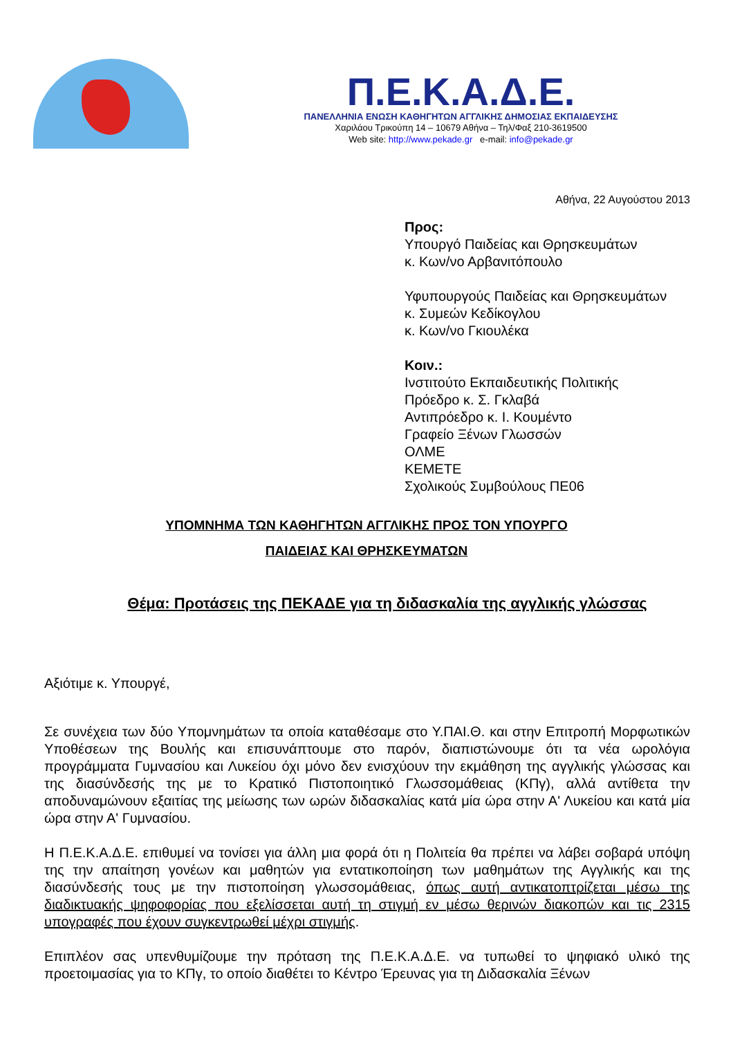Π.Ε.Κ.Α.Δ.Ε.
ΠΑΝΕΛΛΗΝΙΑ ΕΝΩΣΗ ΚΑΘΗΓΗΤΩΝ ΑΓΓΛΙΚΗΣ ΔΗΜΟΣΙΑΣ ΕΚΠΑΙΔΕΥΣΗΣ
Χαριλάου Τρικούπη 14 – 10679 Αθήνα – Τηλ/Φαξ 210-3619500
Web site: http://www.pekade.gr e-mail: info@pekade.gr
Αθήνα, 22 Αυγούστου 2013
Προς:
Υπουργό Παιδείας και Θρησκευμάτων
κ. Κων/νο Αρβανιτόπουλο
Υφυπουργούς Παιδείας και Θρησκευμάτων
κ. Συμεών Κεδίκογλου
κ. Κων/νο Γκιουλέκα
Κοιν.:
Ινστιτούτο Εκπαιδευτικής Πολιτικής
Πρόεδρο κ. Σ. Γκλαβά
Αντιπρόεδρο κ. Ι. Κουμέντο
Γραφείο Ξένων Γλωσσών
ΟΛΜΕ
ΚΕΜΕΤΕ
Σχολικούς Συμβούλους ΠΕ06
ΥΠΟΜΝΗΜΑ ΤΩΝ ΚΑΘΗΓΗΤΩΝ ΑΓΓΛΙΚΗΣ ΠΡΟΣ ΤΟΝ ΥΠΟΥΡΓΟ
ΠΑΙΔΕΙΑΣ ΚΑΙ ΘΡΗΣΚΕΥΜΑΤΩΝ
Θέμα: Προτάσεις της ΠΕΚΑΔΕ για τη διδασκαλία της αγγλικής γλώσσας
Αξιότιμε κ. Υπουργέ,
Σε συνέχεια των δύο Υπομνημάτων τα οποία καταθέσαμε στο Υ.ΠΑΙ.Θ. και στην Επιτροπή Μορφωτικών Υποθέσεων της Βουλής και επισυνάπτουμε στο παρόν, διαπιστώνουμε ότι τα νέα ωρολόγια προγράμματα Γυμνασίου και Λυκείου όχι μόνο δεν ενισχύουν την εκμάθηση της αγγλικής γλώσσας και της διασύνδεσής της με το Κρατικό Πιστοποιητικό Γλωσσομάθειας (ΚΠγ), αλλά αντίθετα την αποδυναμώνουν εξαιτίας της μείωσης των ωρών διδασκαλίας κατά μία ώρα στην Α' Λυκείου και κατά μία ώρα στην Α' Γυμνασίου.
Η Π.Ε.Κ.Α.Δ.Ε. επιθυμεί να τονίσει για άλλη μια φορά ότι η Πολιτεία θα πρέπει να λάβει σοβαρά υπόψη της την απαίτηση γονέων και μαθητών για εντατικοποίηση των μαθημάτων της Αγγλικής και της διασύνδεσής τους με την πιστοποίηση γλωσσομάθειας, όπως αυτή αντικατοπτρίζεται μέσω της διαδικτυακής ψηφοφορίας που εξελίσσεται αυτή τη στιγμή εν μέσω θερινών διακοπών και τις 2315 υπογραφές που έχουν συγκεντρωθεί μέχρι στιγμής.
Επιπλέον σας υπενθυμίζουμε την πρόταση της Π.Ε.Κ.Α.Δ.Ε. να τυπωθεί το ψηφιακό υλικό της προετοιμασίας για το ΚΠγ, το οποίο διαθέτει το Κέντρο Έρευνας για τη Διδασκαλία Ξένων